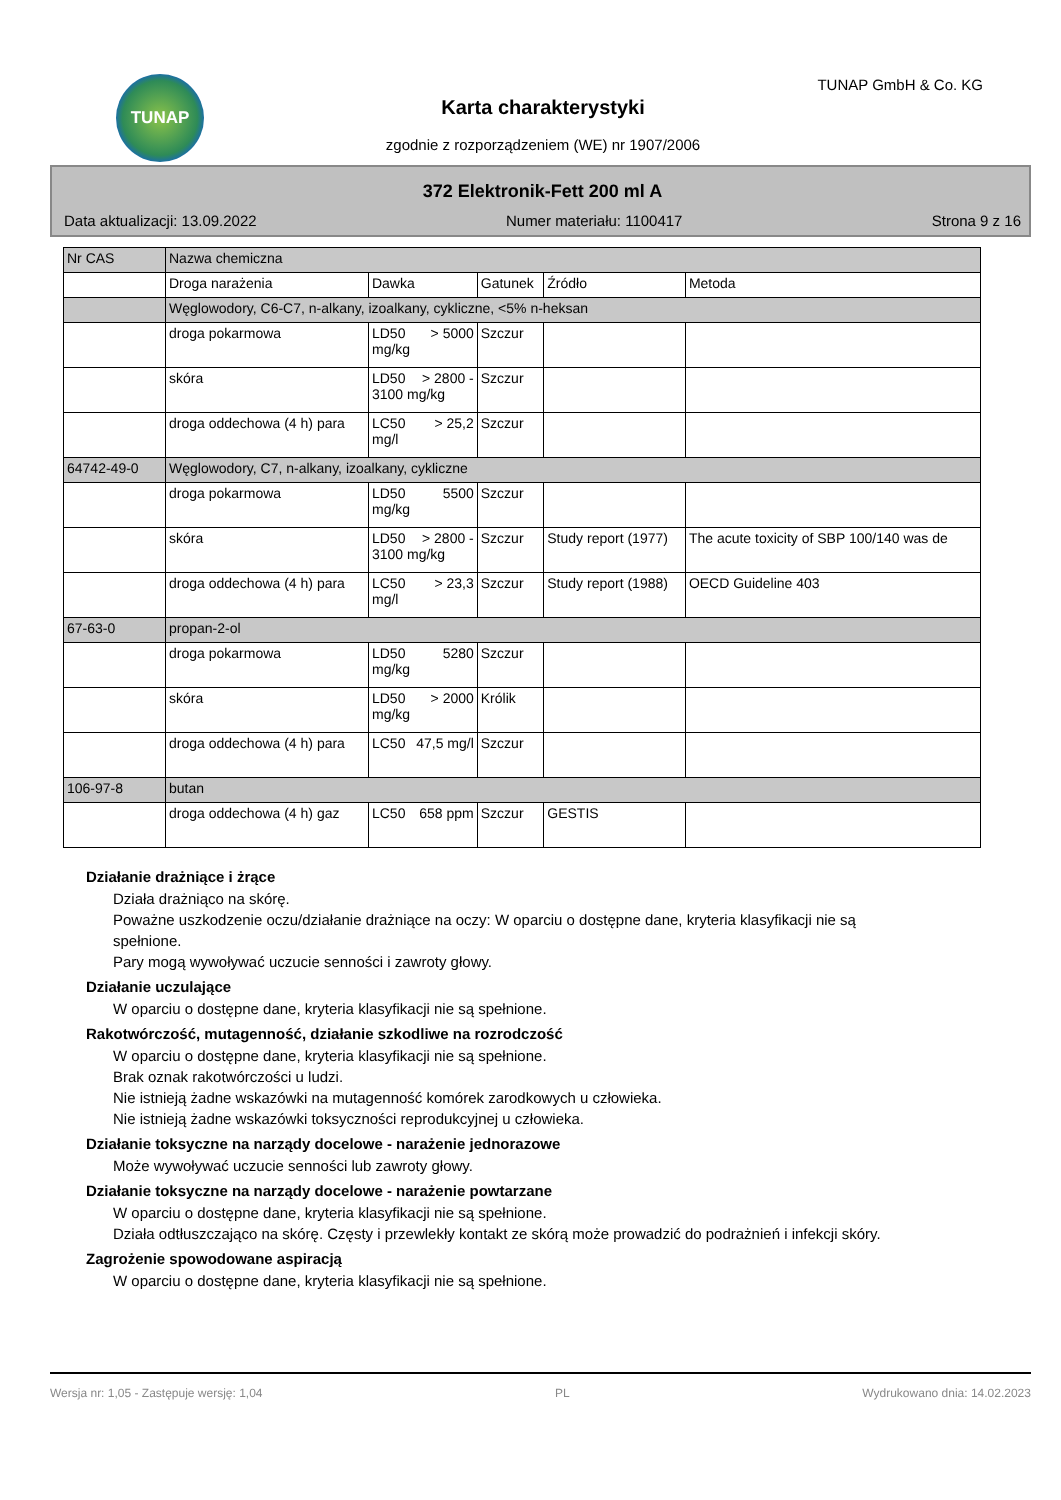TUNAP TUNAP GmbH & Co. KG
Karta charakterystyki
zgodnie z rozporządzeniem (WE) nr 1907/2006
372 Elektronik-Fett 200 ml A
Data aktualizacji: 13.09.2022 Numer materiału: 1100417 Strona 9 z 16
| Nr CAS | Nazwa chemiczna | | | | |
| | Droga narażenia | Dawka | Gatunek | Źródło | Metoda |
| | Węglowodory, C6-C7, n-alkany, izoalkany, cykliczne, <5% n-heksan | | | | |
| | droga pokarmowa | LD50 > 5000 mg/kg | Szczur | | |
| | skóra | LD50 > 2800 - 3100 mg/kg | Szczur | | |
| | droga oddechowa (4 h) para | LC50 > 25,2 mg/l | Szczur | | |
| 64742-49-0 | Węglowodory, C7, n-alkany, izoalkany, cykliczne | | | | |
| | droga pokarmowa | LD50 5500 mg/kg | Szczur | | |
| | skóra | LD50 > 2800 - 3100 mg/kg | Szczur | Study report (1977) | The acute toxicity of SBP 100/140 was de |
| | droga oddechowa (4 h) para | LC50 > 23,3 mg/l | Szczur | Study report (1988) | OECD Guideline 403 |
| 67-63-0 | propan-2-ol | | | | |
| | droga pokarmowa | LD50 5280 mg/kg | Szczur | | |
| | skóra | LD50 > 2000 mg/kg | Królik | | |
| | droga oddechowa (4 h) para | LC50 47,5 mg/l | Szczur | | |
| 106-97-8 | butan | | | | |
| | droga oddechowa (4 h) gaz | LC50 658 ppm | Szczur | GESTIS | |
Działanie drażniące i żrące
Działa drażniąco na skórę.
Poważne uszkodzenie oczu/działanie drażniące na oczy: W oparciu o dostępne dane, kryteria klasyfikacji nie są spełnione.
Pary mogą wywoływać uczucie senności i zawroty głowy.
Działanie uczulające
W oparciu o dostępne dane, kryteria klasyfikacji nie są spełnione.
Rakotwórczość, mutagenność, działanie szkodliwe na rozrodczość
W oparciu o dostępne dane, kryteria klasyfikacji nie są spełnione.
Brak oznak rakotwórczości u ludzi.
Nie istnieją żadne wskazówki na mutagenność komórek zarodkowych u człowieka.
Nie istnieją żadne wskazówki toksyczności reprodukcyjnej u człowieka.
Działanie toksyczne na narządy docelowe - narażenie jednorazowe
Może wywoływać uczucie senności lub zawroty głowy.
Działanie toksyczne na narządy docelowe - narażenie powtarzane
W oparciu o dostępne dane, kryteria klasyfikacji nie są spełnione.
Działa odtłuszczająco na skórę. Częsty i przewlekły kontakt ze skórą może prowadzić do podrażnień i infekcji skóry.
Zagrożenie spowodowane aspiracją
W oparciu o dostępne dane, kryteria klasyfikacji nie są spełnione.
Wersja nr: 1,05 - Zastępuje wersję: 1,04 PL Wydrukowano dnia: 14.02.2023